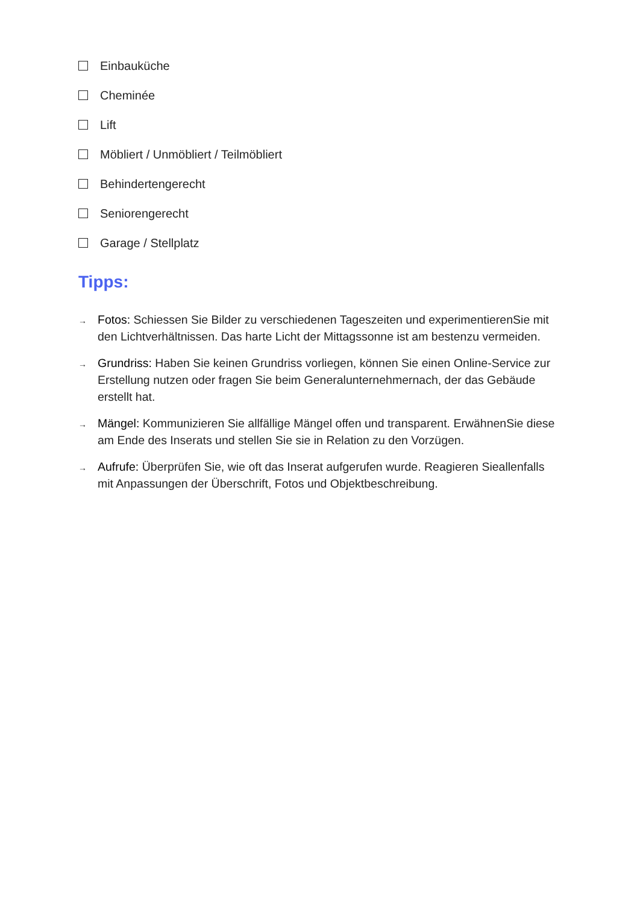Einbauküche
Cheminée
Lift
Möbliert / Unmöbliert / Teilmöbliert
Behindertengerecht
Seniorengerecht
Garage / Stellplatz
Tipps:
→
Fotos: Schiessen Sie Bilder zu verschiedenen Tageszeiten und experimentierenSie mit den Lichtverhältnissen. Das harte Licht der Mittagssonne ist am bestenzu vermeiden.
→
Grundriss: Haben Sie keinen Grundriss vorliegen, können Sie einen Online-Service zur Erstellung nutzen oder fragen Sie beim Generalunternehmernach, der das Gebäude erstellt hat.
→
Mängel: Kommunizieren Sie allfällige Mängel offen und transparent. ErwähnenSie diese am Ende des Inserats und stellen Sie sie in Relation zu den Vorzügen.
→
Aufrufe: Überprüfen Sie, wie oft das Inserat aufgerufen wurde. Reagieren Sieallenfalls mit Anpassungen der Überschrift, Fotos und Objektbeschreibung.